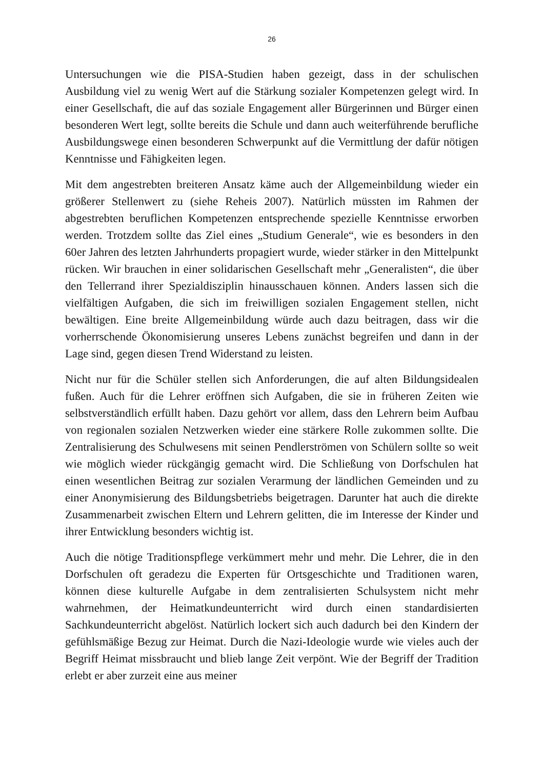26
Untersuchungen wie die PISA-Studien haben gezeigt, dass in der schulischen Ausbildung viel zu wenig Wert auf die Stärkung sozialer Kompetenzen gelegt wird. In einer Gesellschaft, die auf das soziale Engagement aller Bürgerinnen und Bürger einen besonderen Wert legt, sollte bereits die Schule und dann auch weiterführende berufliche Ausbildungswege einen besonderen Schwerpunkt auf die Vermittlung der dafür nötigen Kenntnisse und Fähigkeiten legen.
Mit dem angestrebten breiteren Ansatz käme auch der Allgemeinbildung wieder ein größerer Stellenwert zu (siehe Reheis 2007). Natürlich müssten im Rahmen der abgestrebten beruflichen Kompetenzen entsprechende spezielle Kenntnisse erworben werden. Trotzdem sollte das Ziel eines „Studium Generale“, wie es besonders in den 60er Jahren des letzten Jahrhunderts propagiert wurde, wieder stärker in den Mittelpunkt rücken. Wir brauchen in einer solidarischen Gesellschaft mehr „Generalisten“, die über den Tellerrand ihrer Spezialdisziplin hinausschauen können. Anders lassen sich die vielfältigen Aufgaben, die sich im freiwilligen sozialen Engagement stellen, nicht bewältigen. Eine breite Allgemeinbildung würde auch dazu beitragen, dass wir die vorherrschende Ökonomisierung unseres Lebens zunächst begreifen und dann in der Lage sind, gegen diesen Trend Widerstand zu leisten.
Nicht nur für die Schüler stellen sich Anforderungen, die auf alten Bildungsidealen fußen. Auch für die Lehrer eröffnen sich Aufgaben, die sie in früheren Zeiten wie selbstverständlich erfüllt haben. Dazu gehört vor allem, dass den Lehrern beim Aufbau von regionalen sozialen Netzwerken wieder eine stärkere Rolle zukommen sollte. Die Zentralisierung des Schulwesens mit seinen Pendlerströmen von Schülern sollte so weit wie möglich wieder rückgängig gemacht wird. Die Schließung von Dorfschulen hat einen wesentlichen Beitrag zur sozialen Verarmung der ländlichen Gemeinden und zu einer Anonymisierung des Bildungsbetriebs beigetragen. Darunter hat auch die direkte Zusammenarbeit zwischen Eltern und Lehrern gelitten, die im Interesse der Kinder und ihrer Entwicklung besonders wichtig ist.
Auch die nötige Traditionspflege verkümmert mehr und mehr. Die Lehrer, die in den Dorfschulen oft geradezu die Experten für Ortsgeschichte und Traditionen waren, können diese kulturelle Aufgabe in dem zentralisierten Schulsystem nicht mehr wahrnehmen, der Heimatkundeunterricht wird durch einen standardisierten Sachkundeunterricht abgelöst. Natürlich lockert sich auch dadurch bei den Kindern der gefühlsmäßige Bezug zur Heimat. Durch die Nazi-Ideologie wurde wie vieles auch der Begriff Heimat missbraucht und blieb lange Zeit verpönt. Wie der Begriff der Tradition erlebt er aber zurzeit eine aus meiner